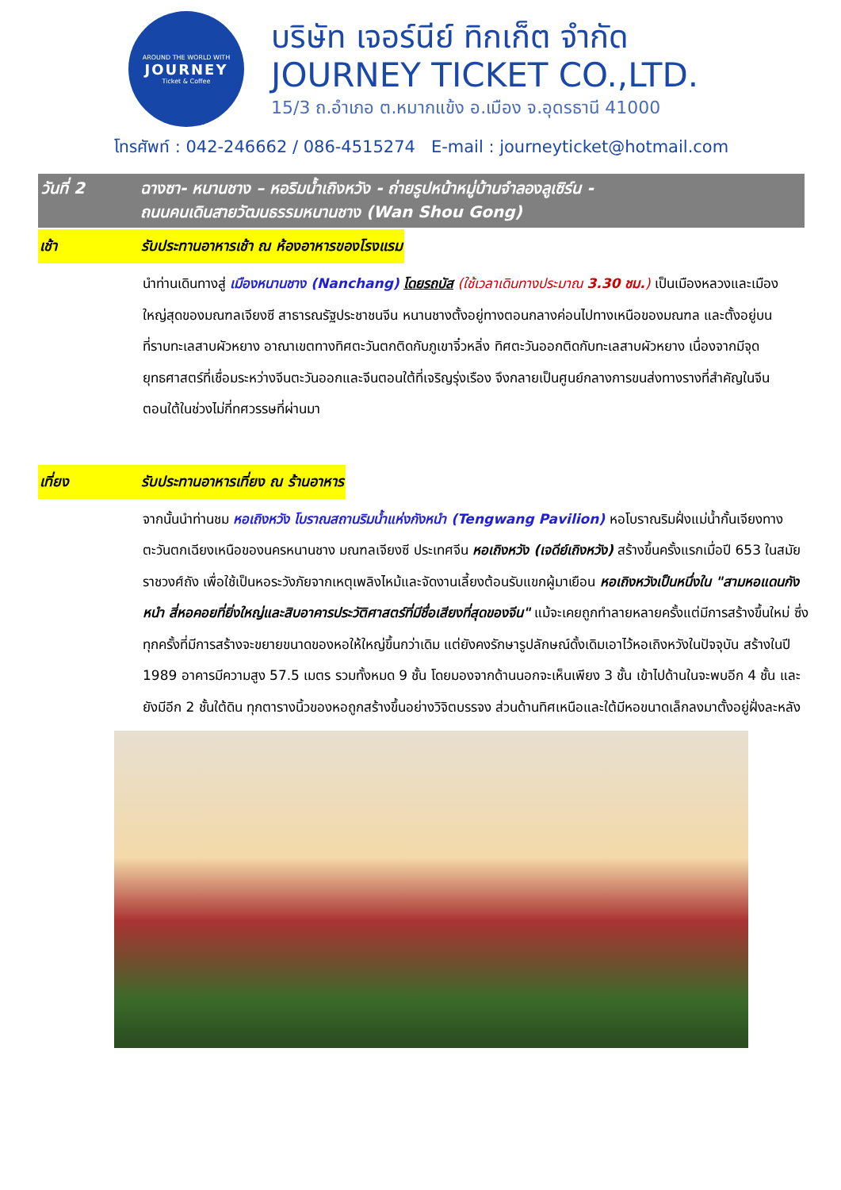AROUND THE WORLD WITH
JOURNEY
Ticket & Coffee
บริษัท เจอร์นีย์ ทิกเก็ต จำกัด
JOURNEY TICKET CO.,LTD.
15/3 ถ.อำเภอ ต.หมากแข้ง อ.เมือง จ.อุดรธานี 41000
โทรศัพท์ : 042-246662 / 086-4515274 E-mail : journeyticket@hotmail.com
วันที่ 2 ฉางซา- หนานชาง – หอริมน้ำเถิงหวัง - ถ่ายรูปหน้าหมู่บ้านจำลองลูเซิร์น -
ถนนคนเดินสายวัฒนธรรมหนานชาง (Wan Shou Gong)
เช้า รับประทานอาหารเช้า ณ ห้องอาหารของโรงแรม
นำท่านเดินทางสู่ เมืองหนานชาง (Nanchang) โดยรถบัส (ใช้เวลาเดินทางประมาณ 3.30 ชม.) เป็นเมืองหลวงและเมืองใหญ่สุดของมณฑลเจียงซี สาธารณรัฐประชาชนจีน หนานชางตั้งอยู่ทางตอนกลางค่อนไปทางเหนือของมณฑล และตั้งอยู่บนที่ราบทะเลสาบผัวหยาง อาณาเขตทางทิศตะวันตกติดกับภูเขาจิ๋วหลิ่ง ทิศตะวันออกติดกับทะเลสาบผัวหยาง เนื่องจากมีจุดยุทธศาสตร์ที่เชื่อมระหว่างจีนตะวันออกและจีนตอนใต้ที่เจริญรุ่งเรือง จึงกลายเป็นศูนย์กลางการขนส่งทางรางที่สำคัญในจีนตอนใต้ในช่วงไม่กี่ทศวรรษที่ผ่านมา
เที่ยง รับประทานอาหารเที่ยง ณ ร้านอาหาร
จากนั้นนำท่านชม หอเถิงหวัง โบราณสถานริมน้ำแห่งกังหนำ (Tengwang Pavilion) หอโบราณริมฝั่งแม่น้ำกั้นเจียงทางตะวันตกเฉียงเหนือของนครหนานชาง มณฑลเจียงซี ประเทศจีน หอเถิงหวัง (เจดีย์เถิงหวัง) สร้างขึ้นครั้งแรกเมื่อปี 653 ในสมัยราชวงศ์ถัง เพื่อใช้เป็นหอระวังภัยจากเหตุเพลิงไหม้และจัดงานเลี้ยงต้อนรับแขกผู้มาเยือน หอเถิงหวังเป็นหนึ่งใน "สามหอแดนกังหนำ สี่หอคอยที่ยิ่งใหญ่และสิบอาคารประวัติศาสตร์ที่มีชื่อเสียงที่สุดของจีน" แม้จะเคยถูกทำลายหลายครั้งแต่มีการสร้างขึ้นใหม่ ซึ่งทุกครั้งที่มีการสร้างจะขยายขนาดของหอให้ใหญ่ขึ้นกว่าเดิม แต่ยังคงรักษารูปลักษณ์ดั้งเดิมเอาไว้หอเถิงหวังในปัจจุบัน สร้างในปี 1989 อาคารมีความสูง 57.5 เมตร รวมทั้งหมด 9 ชั้น โดยมองจากด้านนอกจะเห็นเพียง 3 ชั้น เข้าไปด้านในจะพบอีก 4 ชั้น และยังมีอีก 2 ชั้นใต้ดิน ทุกตารางนิ้วของหอถูกสร้างขึ้นอย่างวิจิตบรรจง ส่วนด้านทิศเหนือและใต้มีหอขนาดเล็กลงมาตั้งอยู่ฝั่งละหลัง